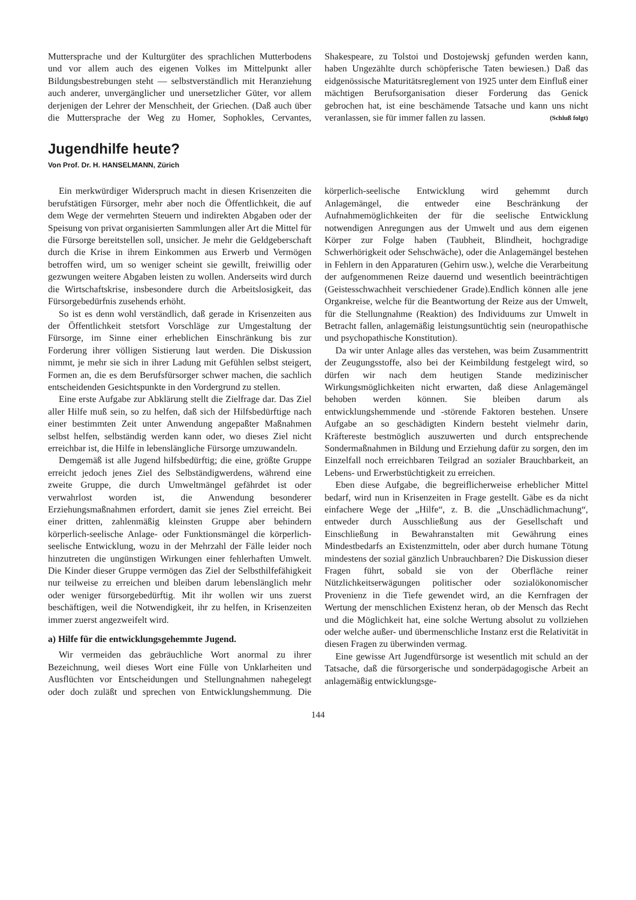Muttersprache und der Kulturgüter des sprachlichen Mutterbodens und vor allem auch des eigenen Volkes im Mittelpunkt aller Bildungsbestrebungen steht — selbstverständlich mit Heranziehung auch anderer, unvergänglicher und unersetzlicher Güter, vor allem derjenigen der Lehrer der Menschheit, der Griechen. (Daß auch über die Muttersprache der Weg zu Homer, Sophokles, Cervantes, Shakespeare, zu Tolstoi und Dostojewskj gefunden werden kann, haben Ungezählte durch schöpferische Taten bewiesen.) Daß das eidgenössische Maturitätsreglement von 1925 unter dem Einfluß einer mächtigen Berufsorganisation dieser Forderung das Genick gebrochen hat, ist eine beschämende Tatsache und kann uns nicht veranlassen, sie für immer fallen zu lassen. (Schluß folgt)
Jugendhilfe heute?
Von Prof. Dr. H. HANSELMANN, Zürich
Ein merkwürdiger Widerspruch macht in diesen Krisenzeiten die berufstätigen Fürsorger, mehr aber noch die Öffentlichkeit, die auf dem Wege der vermehrten Steuern und indirekten Abgaben oder der Speisung von privat organisierten Sammlungen aller Art die Mittel für die Fürsorge bereitstellen soll, unsicher. Je mehr die Geldgeberschaft durch die Krise in ihrem Einkommen aus Erwerb und Vermögen betroffen wird, um so weniger scheint sie gewillt, freiwillig oder gezwungen weitere Abgaben leisten zu wollen. Anderseits wird durch die Wirtschaftskrise, insbesondere durch die Arbeitslosigkeit, das Fürsorgebedürfnis zusehends erhöht.
So ist es denn wohl verständlich, daß gerade in Krisenzeiten aus der Öffentlichkeit stetsfort Vorschläge zur Umgestaltung der Fürsorge, im Sinne einer erheblichen Einschränkung bis zur Forderung ihrer völligen Sistierung laut werden. Die Diskussion nimmt, je mehr sie sich in ihrer Ladung mit Gefühlen selbst steigert, Formen an, die es dem Berufsfürsorger schwer machen, die sachlich entscheidenden Gesichtspunkte in den Vordergrund zu stellen.
Eine erste Aufgabe zur Abklärung stellt die Zielfrage dar. Das Ziel aller Hilfe muß sein, so zu helfen, daß sich der Hilfsbedürftige nach einer bestimmten Zeit unter Anwendung angepaßter Maßnahmen selbst helfen, selbständig werden kann oder, wo dieses Ziel nicht erreichbar ist, die Hilfe in lebenslängliche Fürsorge umzuwandeln.
Demgemäß ist alle Jugend hilfsbedürftig; die eine, größte Gruppe erreicht jedoch jenes Ziel des Selbständigwerdens, während eine zweite Gruppe, die durch Umweltmängel gefährdet ist oder verwahrlost worden ist, die Anwendung besonderer Erziehungsmaßnahmen erfordert, damit sie jenes Ziel erreicht. Bei einer dritten, zahlenmäßig kleinsten Gruppe aber behindern körperlich-seelische Anlage- oder Funktionsmängel die körperlich-seelische Entwicklung, wozu in der Mehrzahl der Fälle leider noch hinzutreten die ungünstigen Wirkungen einer fehlerhaften Umwelt. Die Kinder dieser Gruppe vermögen das Ziel der Selbsthilfefähigkeit nur teilweise zu erreichen und bleiben darum lebenslänglich mehr oder weniger fürsorgebedürftig. Mit ihr wollen wir uns zuerst beschäftigen, weil die Notwendigkeit, ihr zu helfen, in Krisenzeiten immer zuerst angezweifelt wird.
a) Hilfe für die entwicklungsgehemmte Jugend.
Wir vermeiden das gebräuchliche Wort anormal zu ihrer Bezeichnung, weil dieses Wort eine Fülle von Unklarheiten und Ausflüchten vor Entscheidungen und Stellungnahmen nahegelegt oder doch zuläßt und sprechen von Entwicklungshemmung. Die körperlich-seelische Entwicklung wird gehemmt durch Anlagemängel, die entweder eine Beschränkung der Aufnahmemöglichkeiten der für die seelische Entwicklung notwendigen Anregungen aus der Umwelt und aus dem eigenen Körper zur Folge haben (Taubheit, Blindheit, hochgradige Schwerhörigkeit oder Sehschwäche), oder die Anlagemängel bestehen in Fehlern in den Apparaturen (Gehirn usw.), welche die Verarbeitung der aufgenommenen Reize dauernd und wesentlich beeinträchtigen (Geistesschwachheit verschiedener Grade).Endlich können alle jene Organkreise, welche für die Beantwortung der Reize aus der Umwelt, für die Stellungnahme (Reaktion) des Individuums zur Umwelt in Betracht fallen, anlagemäßig leistungsuntüchtig sein (neuropathische und psychopathische Konstitution).
Da wir unter Anlage alles das verstehen, was beim Zusammentritt der Zeugungsstoffe, also bei der Keimbildung festgelegt wird, so dürfen wir nach dem heutigen Stande medizinischer Wirkungsmöglichkeiten nicht erwarten, daß diese Anlagemängel behoben werden können. Sie bleiben darum als entwicklungshemmende und -störende Faktoren bestehen. Unsere Aufgabe an so geschädigten Kindern besteht vielmehr darin, Kräftereste bestmöglich auszuwerten und durch entsprechende Sondermaßnahmen in Bildung und Erziehung dafür zu sorgen, den im Einzelfall noch erreichbaren Teilgrad an sozialer Brauchbarkeit, an Lebens- und Erwerbstüchtigkeit zu erreichen.
Eben diese Aufgabe, die begreiflicherweise erheblicher Mittel bedarf, wird nun in Krisenzeiten in Frage gestellt. Gäbe es da nicht einfachere Wege der „Hilfe“, z. B. die „Unschädlichmachung“, entweder durch Ausschließung aus der Gesellschaft und Einschließung in Bewahranstalten mit Gewährung eines Mindestbedarfs an Existenzmitteln, oder aber durch humane Tötung mindestens der sozial gänzlich Unbrauchbaren? Die Diskussion dieser Fragen führt, sobald sie von der Oberfläche reiner Nützlichkeitserwägungen politischer oder sozialökonomischer Provenienz in die Tiefe gewendet wird, an die Kernfragen der Wertung der menschlichen Existenz heran, ob der Mensch das Recht und die Möglichkeit hat, eine solche Wertung absolut zu vollziehen oder welche außer- und übermenschliche Instanz erst die Relativität in diesen Fragen zu überwinden vermag.
Eine gewisse Art Jugendfürsorge ist wesentlich mit schuld an der Tatsache, daß die fürsorgerische und sonderpädagogische Arbeit an anlagemäßig entwicklungsge-
144